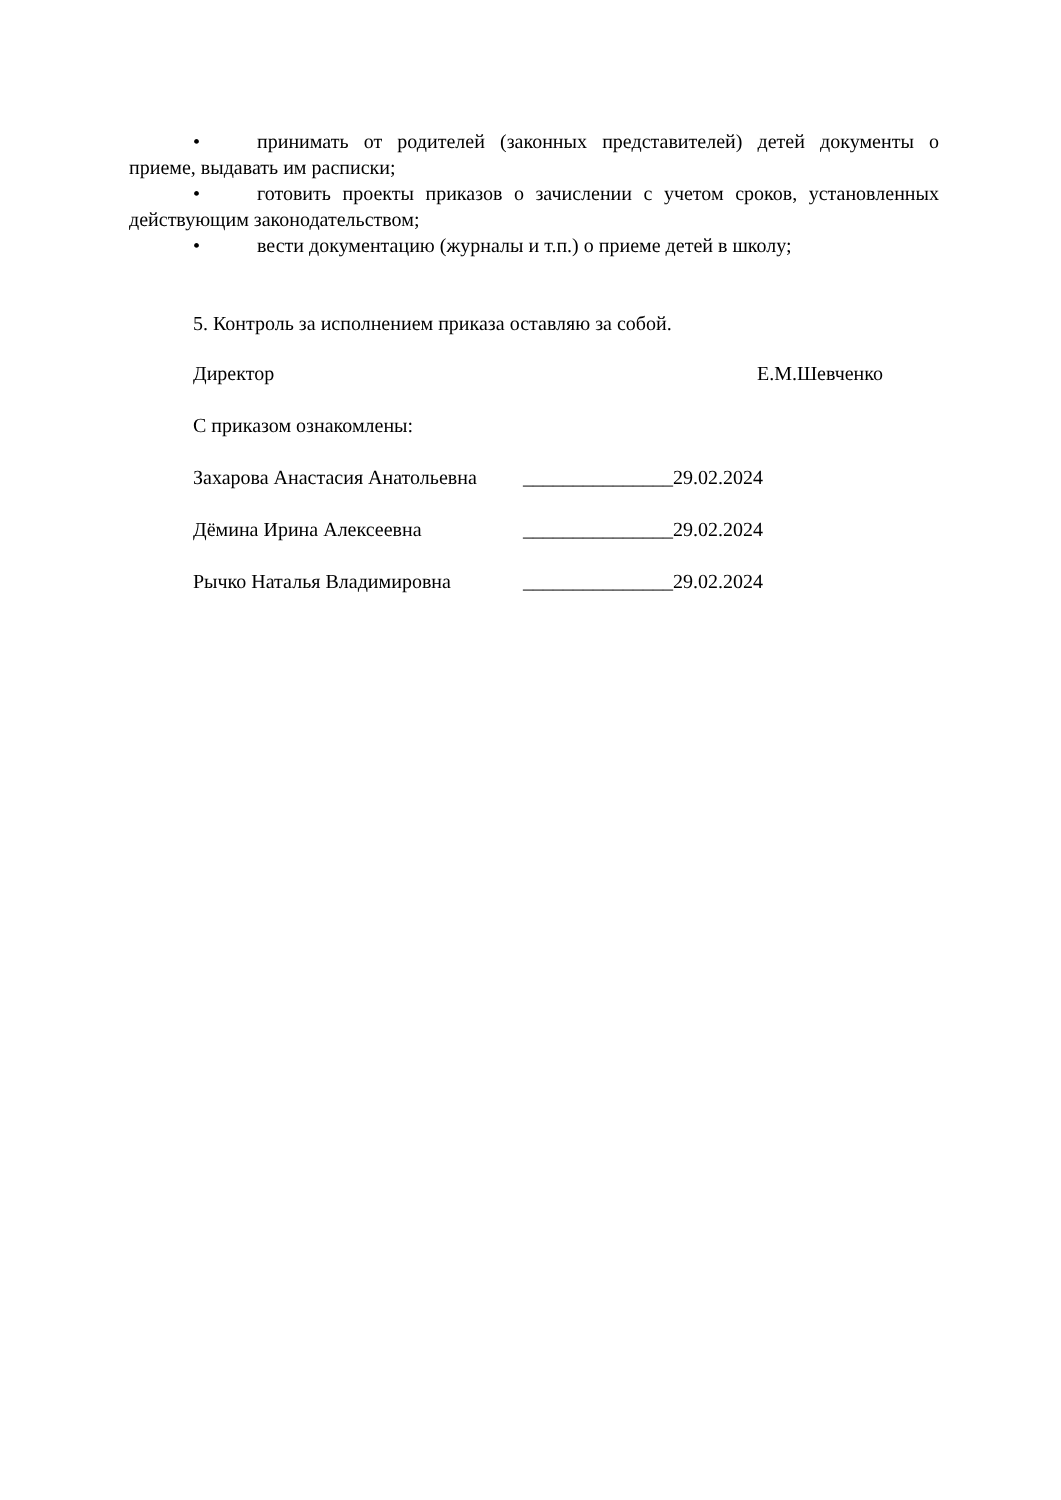• принимать от родителей (законных представителей) детей документы о приеме, выдавать им расписки;
• готовить проекты приказов о зачислении с учетом сроков, установленных действующим законодательством;
• вести документацию (журналы и т.п.) о приеме детей в школу;
5. Контроль за исполнением приказа оставляю за собой.
Директор Е.М.Шевченко
С приказом ознакомлены:
Захарова Анастасия Анатольевна _______________29.02.2024
Дёмина Ирина Алексеевна _______________29.02.2024
Рычко Наталья Владимировна _______________29.02.2024